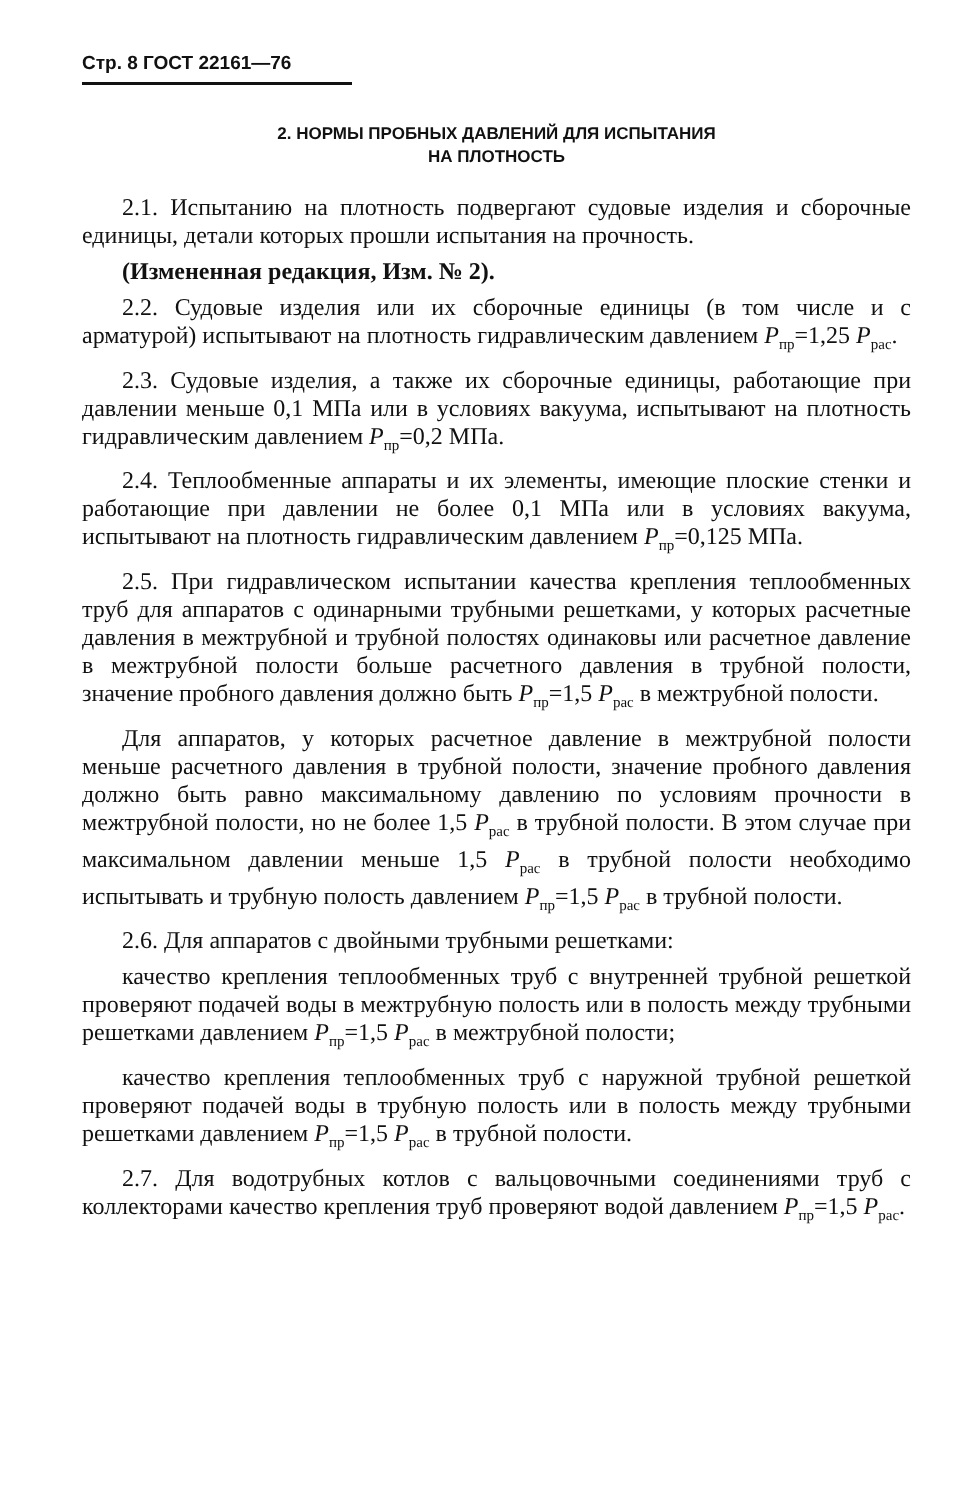Стр. 8 ГОСТ 22161—76
2. НОРМЫ ПРОБНЫХ ДАВЛЕНИЙ ДЛЯ ИСПЫТАНИЯ
НА ПЛОТНОСТЬ
2.1. Испытанию на плотность подвергают судовые изделия и сборочные единицы, детали которых прошли испытания на прочность.
(Измененная редакция, Изм. № 2).
2.2. Судовые изделия или их сборочные единицы (в том числе и с арматурой) испытывают на плотность гидравлическим давлением P<sub>пр</sub>=1,25 P<sub>рас</sub>.
2.3. Судовые изделия, а также их сборочные единицы, работающие при давлении меньше 0,1 МПа или в условиях вакуума, испытывают на плотность гидравлическим давлением P<sub>пр</sub>=0,2 МПа.
2.4. Теплообменные аппараты и их элементы, имеющие плоские стенки и работающие при давлении не более 0,1 МПа или в условиях вакуума, испытывают на плотность гидравлическим давлением P<sub>пр</sub>=0,125 МПа.
2.5. При гидравлическом испытании качества крепления теплообменных труб для аппаратов с одинарными трубными решетками, у которых расчетные давления в межтрубной и трубной полостях одинаковы или расчетное давление в межтрубной полости больше расчетного давления в трубной полости, значение пробного давления должно быть P<sub>пр</sub>=1,5 P<sub>рас</sub> в межтрубной полости.
Для аппаратов, у которых расчетное давление в межтрубной полости меньше расчетного давления в трубной полости, значение пробного давления должно быть равно максимальному давлению по условиям прочности в межтрубной полости, но не более 1,5 P<sub>рас</sub> в трубной полости. В этом случае при максимальном давлении меньше 1,5 P<sub>рас</sub> в трубной полости необходимо испытывать и трубную полость давлением P<sub>пр</sub>=1,5 P<sub>рас</sub> в трубной полости.
2.6. Для аппаратов с двойными трубными решетками:
качество крепления теплообменных труб с внутренней трубной решеткой проверяют подачей воды в межтрубную полость или в полость между трубными решетками давлением P<sub>пр</sub>=1,5 P<sub>рас</sub> в межтрубной полости;
качество крепления теплообменных труб с наружной трубной решеткой проверяют подачей воды в трубную полость или в полость между трубными решетками давлением P<sub>пр</sub>=1,5 P<sub>рас</sub> в трубной полости.
2.7. Для водотрубных котлов с вальцовочными соединениями труб с коллекторами качество крепления труб проверяют водой давлением P<sub>пр</sub>=1,5 P<sub>рас</sub>.